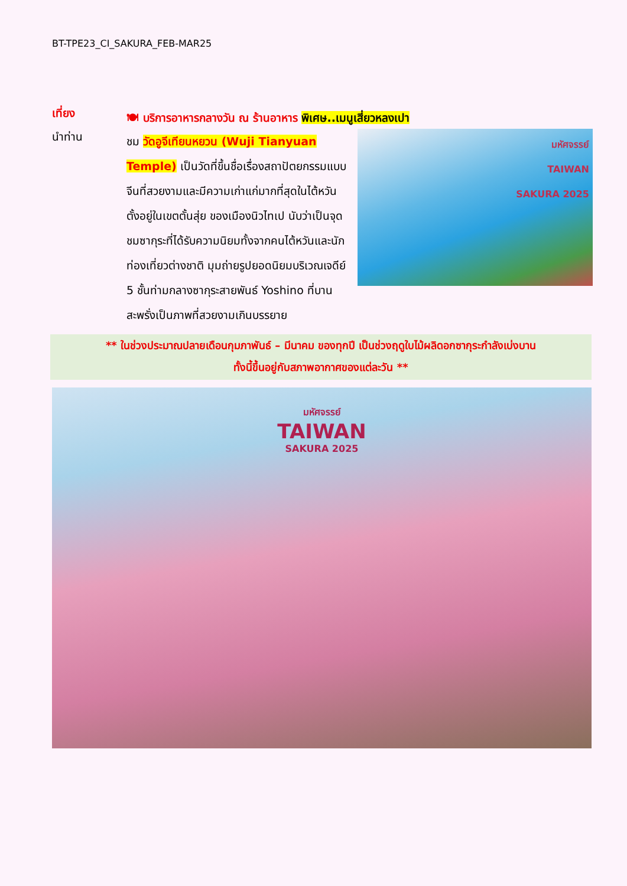BT-TPE23_CI_SAKURA_FEB-MAR25
เที่ยง
🍽 บริการอาหารกลางวัน ณ ร้านอาหาร พิเศษ..เมนูเสี่ยวหลงเปา
นำท่าน
มหัศจรรย์
TAIWAN
SAKURA 2025
ชม วัดอูจีเทียนหยวน (Wuji Tianyuan Temple) เป็นวัดที่ขึ้นชื่อเรื่องสถาปัตยกรรมแบบจีนที่สวยงามและมีความเก่าแก่มากที่สุดในไต้หวัน ตั้งอยู่ในเขตตั้นสุ่ย ของเมืองนิวไทเป นับว่าเป็นจุดชมซากุระที่ได้รับความนิยมทั้งจากคนไต้หวันและนักท่องเที่ยวต่างชาติ มุมถ่ายรูปยอดนิยมบริเวณเจดีย์ 5 ชั้นท่ามกลางซากุระสายพันธ์ Yoshino ที่บานสะพรั่งเป็นภาพที่สวยงามเกินบรรยาย
** ในช่วงประมาณปลายเดือนกุมภาพันธ์ – มีนาคม ของทุกปี เป็นช่วงฤดูใบไม้ผลิดอกซากุระกำลังเบ่งบาน
ทั้งนี้ขึ้นอยู่กับสภาพอากาศของแต่ละวัน **
มหัศจรรย์
TAIWAN
SAKURA 2025